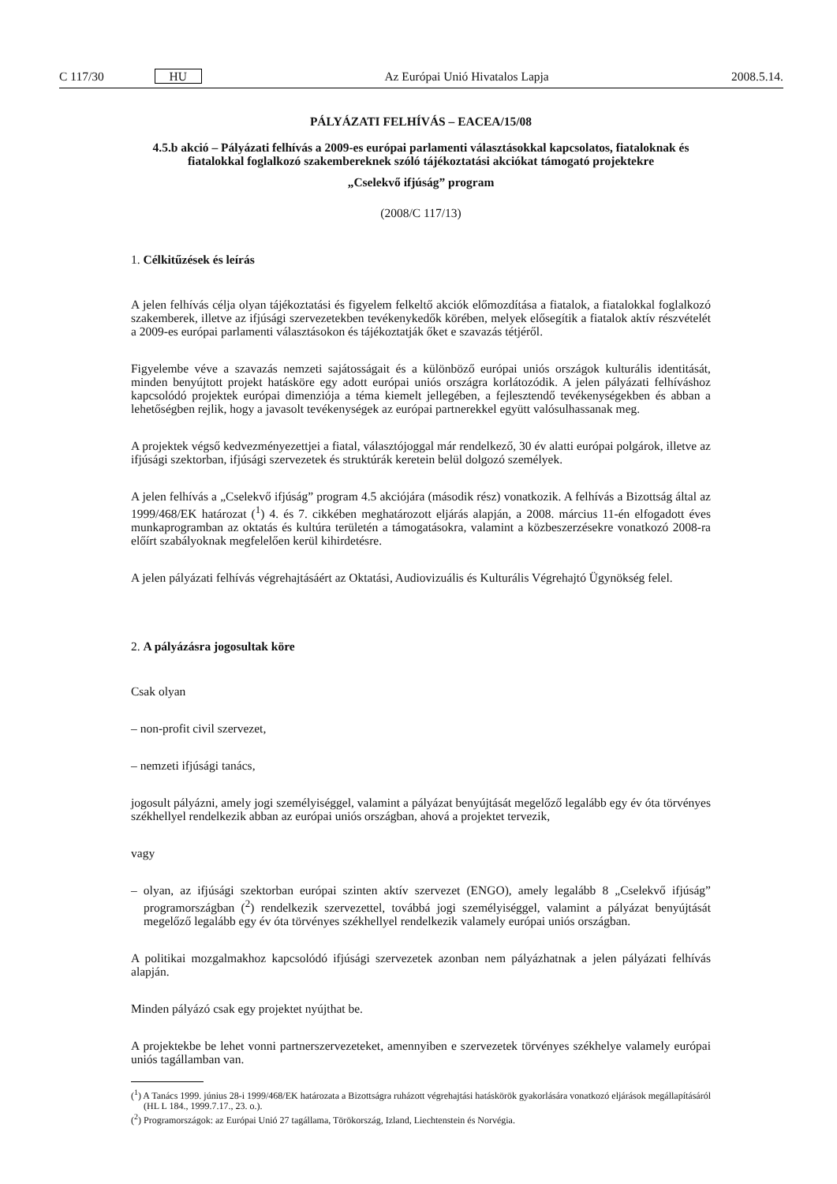C 117/30 HU Az Európai Unió Hivatalos Lapja 2008.5.14.
PÁLYÁZATI FELHÍVÁS – EACEA/15/08
4.5.b akció – Pályázati felhívás a 2009-es európai parlamenti választásokkal kapcsolatos, fiataloknak és fiatalokkal foglalkozó szakembereknek szóló tájékoztatási akciókat támogató projektekre
„Cselekvő ifjúság” program
(2008/C 117/13)
1. Célkitűzések és leírás
A jelen felhívás célja olyan tájékoztatási és figyelem felkeltő akciók előmozdítása a fiatalok, a fiatalokkal foglalkozó szakemberek, illetve az ifjúsági szervezetekben tevékenykedők körében, melyek elősegítik a fiatalok aktív részvételét a 2009-es európai parlamenti választásokon és tájékoztatják őket e szavazás tétjéről.
Figyelembe véve a szavazás nemzeti sajátosságait és a különböző európai uniós országok kulturális identitását, minden benyújtott projekt hatásköre egy adott európai uniós országra korlátozódik. A jelen pályázati felhíváshoz kapcsolódó projektek európai dimenziója a téma kiemelt jellegében, a fejlesztendő tevékenységekben és abban a lehetőségben rejlik, hogy a javasolt tevékenységek az európai partnerekkel együtt valósulhassanak meg.
A projektek végső kedvezményezettjei a fiatal, választójoggal már rendelkező, 30 év alatti európai polgárok, illetve az ifjúsági szektorban, ifjúsági szervezetek és struktúrák keretein belül dolgozó személyek.
A jelen felhívás a „Cselekvő ifjúság” program 4.5 akciójára (második rész) vonatkozik. A felhívás a Bizottság által az 1999/468/EK határozat (<sup>1</sup>) 4. és 7. cikkében meghatározott eljárás alapján, a 2008. március 11-én elfogadott éves munkaprogramban az oktatás és kultúra területén a támogatásokra, valamint a közbeszerzésekre vonatkozó 2008-ra előírt szabályoknak megfelelően kerül kihirdetésre.
A jelen pályázati felhívás végrehajtásáért az Oktatási, Audiovizuális és Kulturális Végrehajtó Ügynökség felel.
2. A pályázásra jogosultak köre
Csak olyan
– non-profit civil szervezet,
– nemzeti ifjúsági tanács,
jogosult pályázni, amely jogi személyiséggel, valamint a pályázat benyújtását megelőző legalább egy év óta törvényes székhellyel rendelkezik abban az európai uniós országban, ahová a projektet tervezik,
vagy
– olyan, az ifjúsági szektorban európai szinten aktív szervezet (ENGO), amely legalább 8 „Cselekvő ifjúság” programországban (<sup>2</sup>) rendelkezik szervezettel, továbbá jogi személyiséggel, valamint a pályázat benyújtását megelőző legalább egy év óta törvényes székhellyel rendelkezik valamely európai uniós országban.
A politikai mozgalmakhoz kapcsolódó ifjúsági szervezetek azonban nem pályázhatnak a jelen pályázati felhívás alapján.
Minden pályázó csak egy projektet nyújthat be.
A projektekbe be lehet vonni partnerszervezeteket, amennyiben e szervezetek törvényes székhelye valamely európai uniós tagállamban van.
(<sup>1</sup>) A Tanács 1999. június 28-i 1999/468/EK határozata a Bizottságra ruházott végrehajtási hatáskörök gyakorlására vonatkozó eljárások megállapításáról (HL L 184., 1999.7.17., 23. o.).
(<sup>2</sup>) Programországok: az Európai Unió 27 tagállama, Törökország, Izland, Liechtenstein és Norvégia.